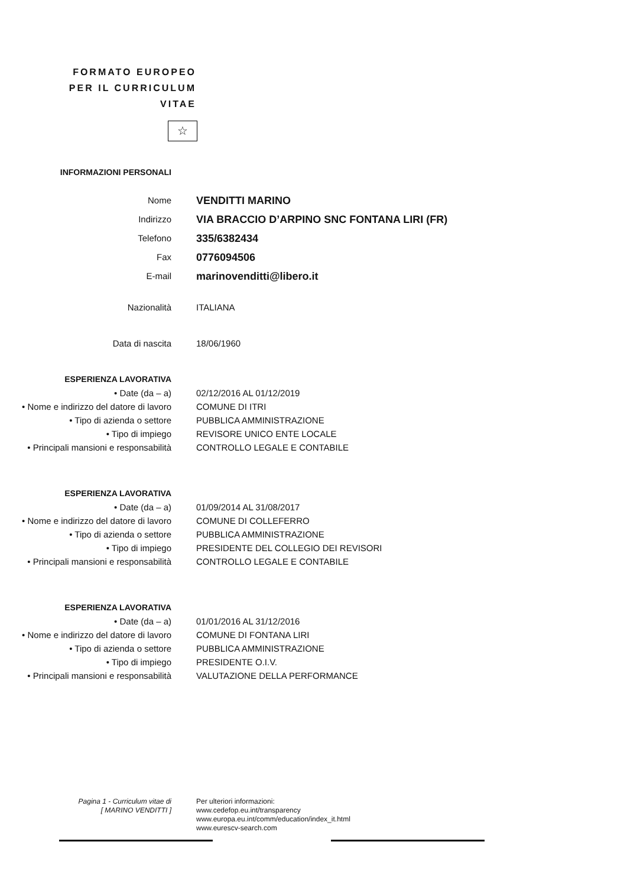FORMATO EUROPEO
PER IL CURRICULUM
VITAE
☆
INFORMAZIONI PERSONALI
Nome
VENDITTI MARINO
Indirizzo
VIA BRACCIO D’ARPINO SNC FONTANA LIRI (FR)
Telefono
335/6382434
Fax
0776094506
E-mail
marinovenditti@libero.it
Nazionalità ITALIANA
Data di nascita 18/06/1960
ESPERIENZA LAVORATIVA
• Date (da – a) 02/12/2016 AL 01/12/2019
• Nome e indirizzo del datore di lavoro
COMUNE DI ITRI
• Tipo di azienda o settore PUBBLICA AMMINISTRAZIONE
• Tipo di impiego REVISORE UNICO ENTE LOCALE
• Principali mansioni e responsabilità
CONTROLLO LEGALE E CONTABILE
ESPERIENZA LAVORATIVA
• Date (da – a) 01/09/2014 AL 31/08/2017
• Nome e indirizzo del datore di lavoro
COMUNE DI COLLEFERRO
• Tipo di azienda o settore PUBBLICA AMMINISTRAZIONE
• Tipo di impiego PRESIDENTE DEL COLLEGIO DEI REVISORI
• Principali mansioni e responsabilità
CONTROLLO LEGALE E CONTABILE
ESPERIENZA LAVORATIVA
• Date (da – a) 01/01/2016 AL 31/12/2016
• Nome e indirizzo del datore di lavoro
COMUNE DI FONTANA LIRI
• Tipo di azienda o settore PUBBLICA AMMINISTRAZIONE
• Tipo di impiego PRESIDENTE O.I.V.
• Principali mansioni e responsabilità
VALUTAZIONE DELLA PERFORMANCE
Pagina 1 - Curriculum vitae di
[ MARINO VENDITTI ]
Per ulteriori informazioni:
www.cedefop.eu.int/transparency
www.europa.eu.int/comm/education/index_it.html
www.eurescv-search.com